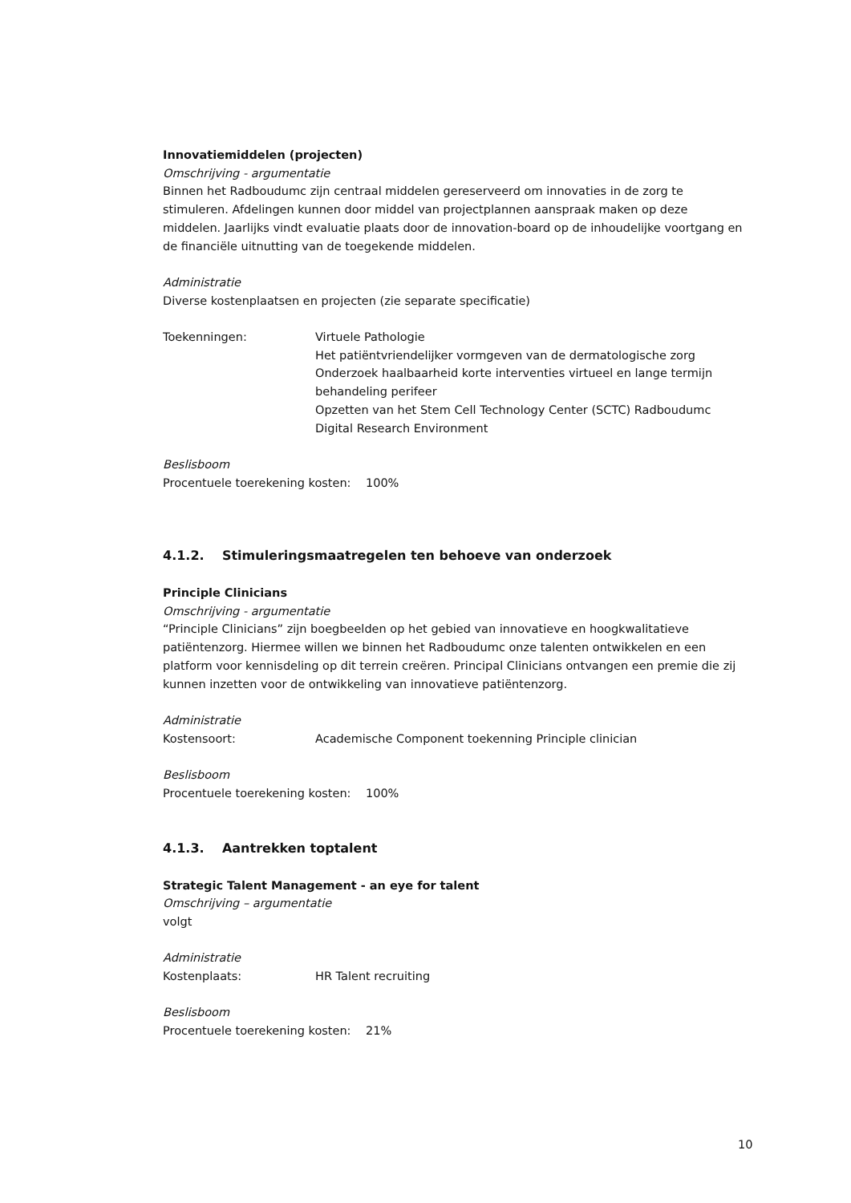Innovatiemiddelen (projecten)
Omschrijving - argumentatie
Binnen het Radboudumc zijn centraal middelen gereserveerd om innovaties in de zorg te stimuleren. Afdelingen kunnen door middel van projectplannen aanspraak maken op deze middelen. Jaarlijks vindt evaluatie plaats door de innovation-board op de inhoudelijke voortgang en de financiële uitnutting van de toegekende middelen.
Administratie
Diverse kostenplaatsen en projecten (zie separate specificatie)
Toekenningen: Virtuele Pathologie
Het patiëntvriendelijker vormgeven van de dermatologische zorg
Onderzoek haalbaarheid korte interventies virtueel en lange termijn behandeling perifeer
Opzetten van het Stem Cell Technology Center (SCTC) Radboudumc
Digital Research Environment
Beslisboom
Procentuele toerekening kosten: 100%
4.1.2. Stimuleringsmaatregelen ten behoeve van onderzoek
Principle Clinicians
Omschrijving - argumentatie
“Principle Clinicians” zijn boegbeelden op het gebied van innovatieve en hoogkwalitatieve patiëntenzorg. Hiermee willen we binnen het Radboudumc onze talenten ontwikkelen en een platform voor kennisdeling op dit terrein creëren. Principal Clinicians ontvangen een premie die zij kunnen inzetten voor de ontwikkeling van innovatieve patiëntenzorg.
Administratie
Kostensoort: Academische Component toekenning Principle clinician
Beslisboom
Procentuele toerekening kosten: 100%
4.1.3. Aantrekken toptalent
Strategic Talent Management - an eye for talent
Omschrijving – argumentatie
volgt
Administratie
Kostenplaats: HR Talent recruiting
Beslisboom
Procentuele toerekening kosten: 21%
10